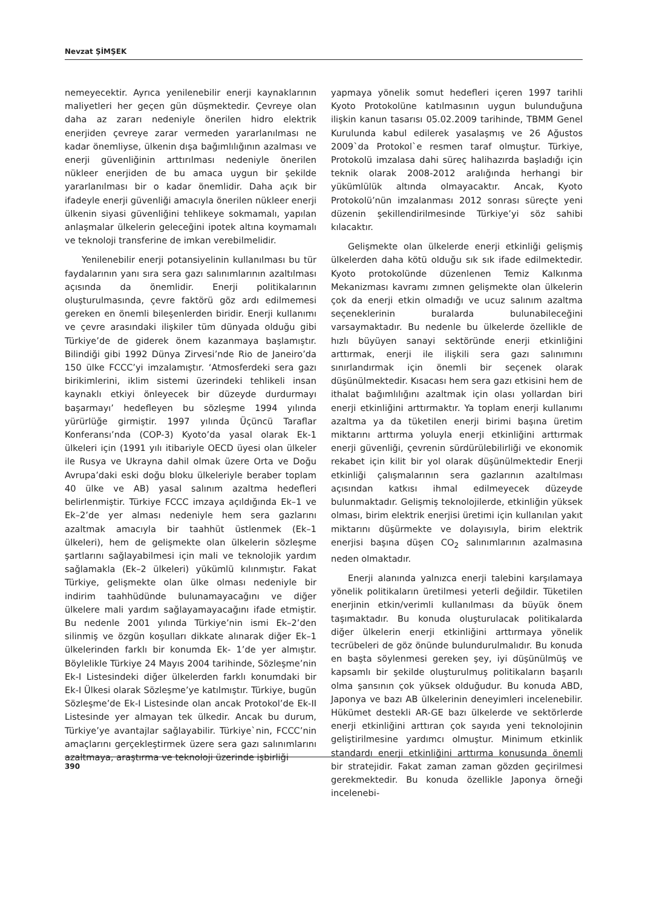Nevzat ŞİMŞEK
nemeyecektir. Ayrıca yenilenebilir enerji kaynaklarının maliyetleri her geçen gün düşmektedir. Çevreye olan daha az zararı nedeniyle önerilen hidro elektrik enerjiden çevreye zarar vermeden yararlanılması ne kadar önemliyse, ülkenin dışa bağımlılığının azalması ve enerji güvenliğinin arttırılması nedeniyle önerilen nükleer enerjiden de bu amaca uygun bir şekilde yararlanılması bir o kadar önemlidir. Daha açık bir ifadeyle enerji güvenliği amacıyla önerilen nükleer enerji ülkenin siyasi güvenliğini tehlikeye sokmamalı, yapılan anlaşmalar ülkelerin geleceğini ipotek altına koymamalı ve teknoloji transferine de imkan verebilmelidir.
Yenilenebilir enerji potansiyelinin kullanılması bu tür faydalarının yanı sıra sera gazı salınımlarının azaltılması açısında da önemlidir. Enerji politikalarının oluşturulmasında, çevre faktörü göz ardı edilmemesi gereken en önemli bileşenlerden biridir. Enerji kullanımı ve çevre arasındaki ilişkiler tüm dünyada olduğu gibi Türkiye’de de giderek önem kazanmaya başlamıştır. Bilindiği gibi 1992 Dünya Zirvesi’nde Rio de Janeiro’da 150 ülke FCCC’yi imzalamıştır. ‘Atmosferdeki sera gazı birikimlerini, iklim sistemi üzerindeki tehlikeli insan kaynaklı etkiyi önleyecek bir düzeyde durdurmayı başarmayı’ hedefleyen bu sözleşme 1994 yılında yürürlüğe girmiştir. 1997 yılında Üçüncü Taraflar Konferansı’nda (COP-3) Kyoto’da yasal olarak Ek-1 ülkeleri için (1991 yılı itibariyle OECD üyesi olan ülkeler ile Rusya ve Ukrayna dahil olmak üzere Orta ve Doğu Avrupa’daki eski doğu bloku ülkeleriyle beraber toplam 40 ülke ve AB) yasal salınım azaltma hedefleri belirlenmiştir. Türkiye FCCC imzaya açıldığında Ek–1 ve Ek–2’de yer alması nedeniyle hem sera gazlarını azaltmak amacıyla bir taahhüt üstlenmek (Ek–1 ülkeleri), hem de gelişmekte olan ülkelerin sözleşme şartlarını sağlayabilmesi için mali ve teknolojik yardım sağlamakla (Ek–2 ülkeleri) yükümlü kılınmıştır. Fakat Türkiye, gelişmekte olan ülke olması nedeniyle bir indirim taahhüdünde bulunamayacağını ve diğer ülkelere mali yardım sağlayamayacağını ifade etmiştir. Bu nedenle 2001 yılında Türkiye’nin ismi Ek–2’den silinmiş ve özgün koşulları dikkate alınarak diğer Ek–1 ülkelerinden farklı bir konumda Ek- 1’de yer almıştır. Böylelikle Türkiye 24 Mayıs 2004 tarihinde, Sözleşme’nin Ek-I Listesindeki diğer ülkelerden farklı konumdaki bir Ek-I Ülkesi olarak Sözleşme’ye katılmıştır. Türkiye, bugün Sözleşme’de Ek-I Listesinde olan ancak Protokol’de Ek-II Listesinde yer almayan tek ülkedir. Ancak bu durum, Türkiye’ye avantajlar sağlayabilir. Türkiye`nin, FCCC’nin amaçlarını gerçekleştirmek üzere sera gazı salınımlarını azaltmaya, araştırma ve teknoloji üzerinde işbirliği
yapmaya yönelik somut hedefleri içeren 1997 tarihli Kyoto Protokolüne katılmasının uygun bulunduğuna ilişkin kanun tasarısı 05.02.2009 tarihinde, TBMM Genel Kurulunda kabul edilerek yasalaşmış ve 26 Ağustos 2009`da Protokol`e resmen taraf olmuştur. Türkiye, Protokolü imzalasa dahi süreç halihazırda başladığı için teknik olarak 2008-2012 aralığında herhangi bir yükümlülük altında olmayacaktır. Ancak, Kyoto Protokolü’nün imzalanması 2012 sonrası süreçte yeni düzenin şekillendirilmesinde Türkiye’yi söz sahibi kılacaktır.
Gelişmekte olan ülkelerde enerji etkinliği gelişmiş ülkelerden daha kötü olduğu sık sık ifade edilmektedir. Kyoto protokolünde düzenlenen Temiz Kalkınma Mekanizması kavramı zımnen gelişmekte olan ülkelerin çok da enerji etkin olmadığı ve ucuz salınım azaltma seçeneklerinin buralarda bulunabileceğini varsaymaktadır. Bu nedenle bu ülkelerde özellikle de hızlı büyüyen sanayi sektöründe enerji etkinliğini arttırmak, enerji ile ilişkili sera gazı salınımını sınırlandırmak için önemli bir seçenek olarak düşünülmektedir. Kısacası hem sera gazı etkisini hem de ithalat bağımlılığını azaltmak için olası yollardan biri enerji etkinliğini arttırmaktır. Ya toplam enerji kullanımı azaltma ya da tüketilen enerji birimi başına üretim miktarını arttırma yoluyla enerji etkinliğini arttırmak enerji güvenliği, çevrenin sürdürülebilirliği ve ekonomik rekabet için kilit bir yol olarak düşünülmektedir Enerji etkinliği çalışmalarının sera gazlarının azaltılması açısından katkısı ihmal edilmeyecek düzeyde bulunmaktadır. Gelişmiş teknolojilerde, etkinliğin yüksek olması, birim elektrik enerjisi üretimi için kullanılan yakıt miktarını düşürmekte ve dolayısıyla, birim elektrik enerjisi başına düşen CO<sub>2</sub> salınımlarının azalmasına neden olmaktadır.
Enerji alanında yalnızca enerji talebini karşılamaya yönelik politikaların üretilmesi yeterli değildir. Tüketilen enerjinin etkin/verimli kullanılması da büyük önem taşımaktadır. Bu konuda oluşturulacak politikalarda diğer ülkelerin enerji etkinliğini arttırmaya yönelik tecrübeleri de göz önünde bulundurulmalıdır. Bu konuda en başta söylenmesi gereken şey, iyi düşünülmüş ve kapsamlı bir şekilde oluşturulmuş politikaların başarılı olma şansının çok yüksek olduğudur. Bu konuda ABD, Japonya ve bazı AB ülkelerinin deneyimleri incelenebilir. Hükümet destekli AR-GE bazı ülkelerde ve sektörlerde enerji etkinliğini arttıran çok sayıda yeni teknolojinin geliştirilmesine yardımcı olmuştur. Minimum etkinlik standardı enerji etkinliğini arttırma konusunda önemli bir stratejidir. Fakat zaman zaman gözden geçirilmesi gerekmektedir. Bu konuda özellikle Japonya örneği incelenebi-
390